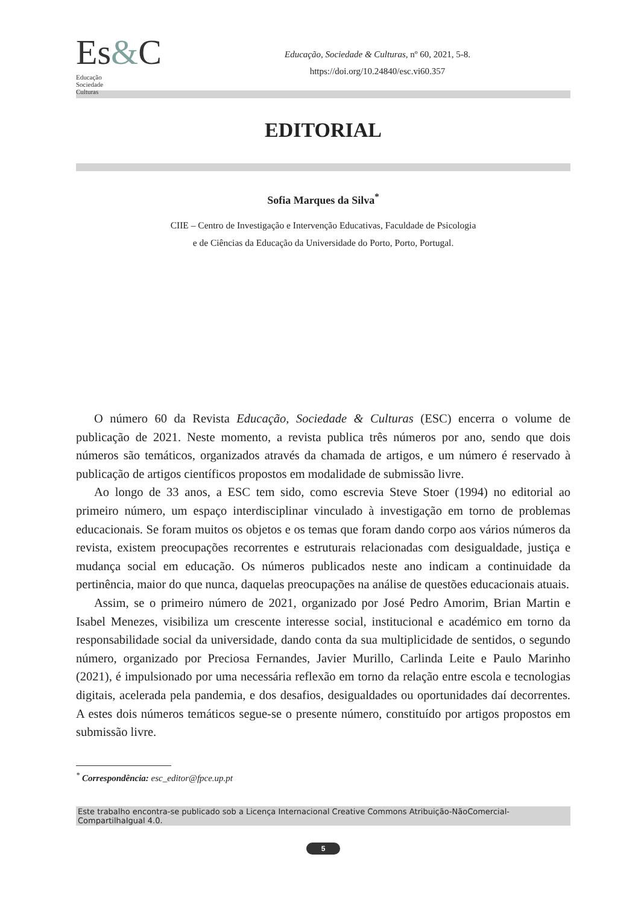Es&CEducação
Sociedade
Culturas
Educação, Sociedade & Culturas, nº 60, 2021, 5-8.
https://doi.org/10.24840/esc.vi60.357
EDITORIAL
Sofia Marques da Silva<sup>*</sup>
CIIE – Centro de Investigação e Intervenção Educativas, Faculdade de Psicologia
e de Ciências da Educação da Universidade do Porto, Porto, Portugal.
O número 60 da Revista Educação, Sociedade & Culturas (ESC) encerra o volume de publicação de 2021. Neste momento, a revista publica três números por ano, sendo que dois números são temáticos, organizados através da chamada de artigos, e um número é reservado à publicação de artigos científicos propostos em modalidade de submissão livre.
Ao longo de 33 anos, a ESC tem sido, como escrevia Steve Stoer (1994) no editorial ao primeiro número, um espaço interdisciplinar vinculado à investigação em torno de problemas educacionais. Se foram muitos os objetos e os temas que foram dando corpo aos vários números da revista, existem preocupações recorrentes e estruturais relacionadas com desigualdade, justiça e mudança social em educação. Os números publicados neste ano indicam a continuidade da pertinência, maior do que nunca, daquelas preocupações na análise de questões educacionais atuais.
Assim, se o primeiro número de 2021, organizado por José Pedro Amorim, Brian Martin e Isabel Menezes, visibiliza um crescente interesse social, institucional e académico em torno da responsabilidade social da universidade, dando conta da sua multiplicidade de sentidos, o segundo número, organizado por Preciosa Fernandes, Javier Murillo, Carlinda Leite e Paulo Marinho (2021), é impulsionado por uma necessária reflexão em torno da relação entre escola e tecnologias digitais, acelerada pela pandemia, e dos desafios, desigualdades ou oportunidades daí decorrentes. A estes dois números temáticos segue-se o presente número, constituído por artigos propostos em submissão livre.
<sup>*</sup> Correspondência: esc_editor@fpce.up.pt
Este trabalho encontra-se publicado sob a Licença Internacional Creative Commons Atribuição-NãoComercial-CompartilhaIgual 4.0.
5